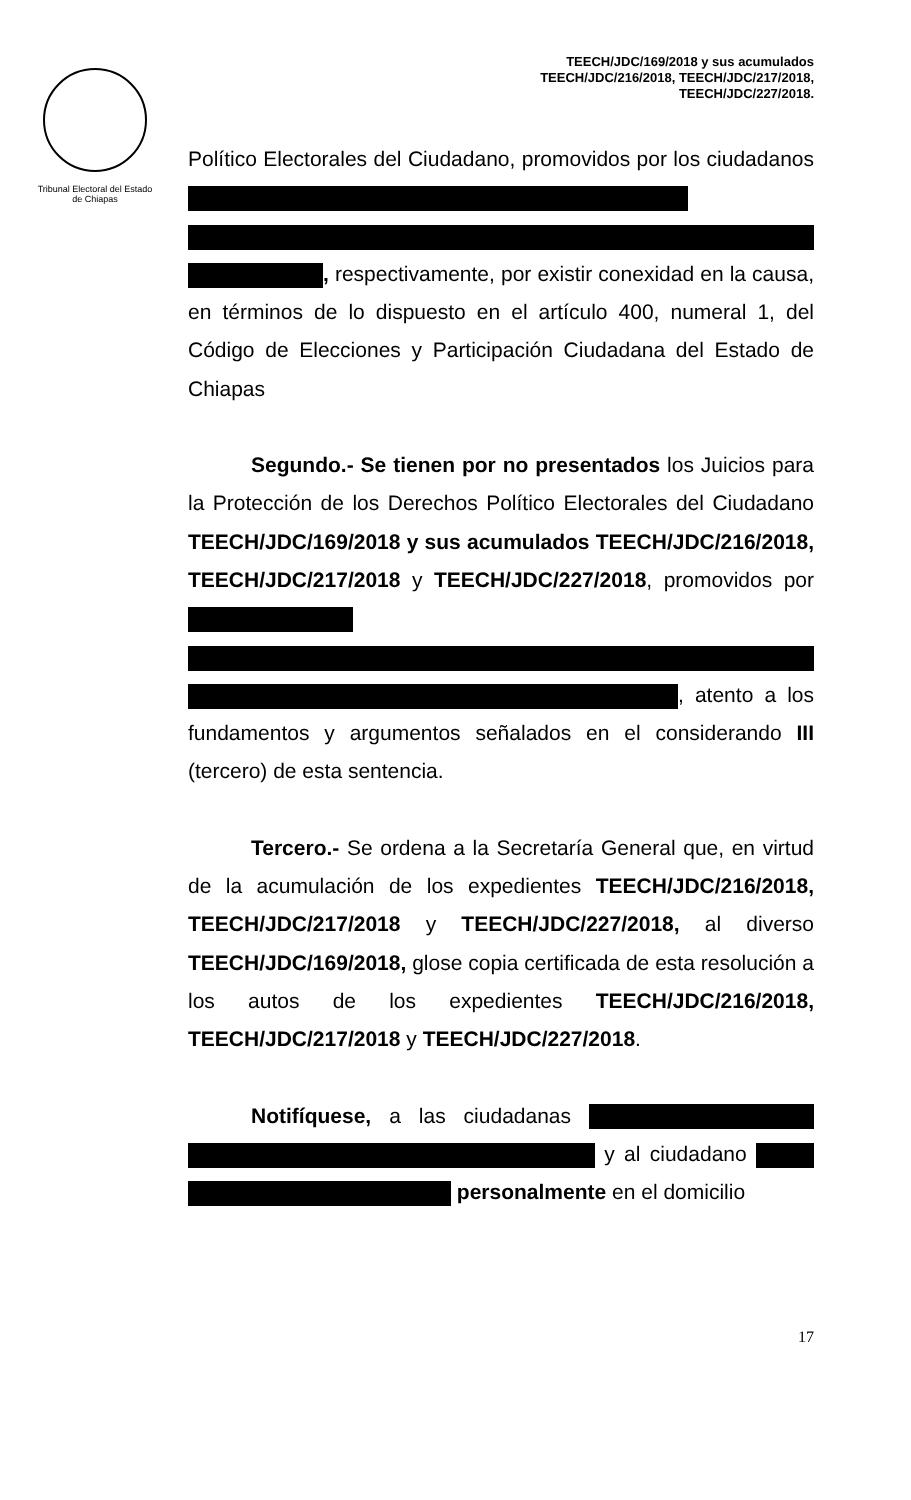TEECH/JDC/169/2018 y sus acumulados
TEECH/JDC/216/2018, TEECH/JDC/217/2018,
TEECH/JDC/227/2018.
Tribunal Electoral del Estado
de Chiapas
Político Electorales del Ciudadano, promovidos por los ciudadanos , respectivamente, por existir conexidad en la causa, en términos de lo dispuesto en el artículo 400, numeral 1, del Código de Elecciones y Participación Ciudadana del Estado de Chiapas
Segundo.- Se tienen por no presentados los Juicios para la Protección de los Derechos Político Electorales del Ciudadano TEECH/JDC/169/2018 y sus acumulados TEECH/JDC/216/2018, TEECH/JDC/217/2018 y TEECH/JDC/227/2018, promovidos por , atento a los fundamentos y argumentos señalados en el considerando III (tercero) de esta sentencia.
Tercero.- Se ordena a la Secretaría General que, en virtud de la acumulación de los expedientes TEECH/JDC/216/2018, TEECH/JDC/217/2018 y TEECH/JDC/227/2018, al diverso TEECH/JDC/169/2018, glose copia certificada de esta resolución a los autos de los expedientes TEECH/JDC/216/2018, TEECH/JDC/217/2018 y TEECH/JDC/227/2018.
Notifíquese, a las ciudadanas y al ciudadano personalmente en el domicilio
17